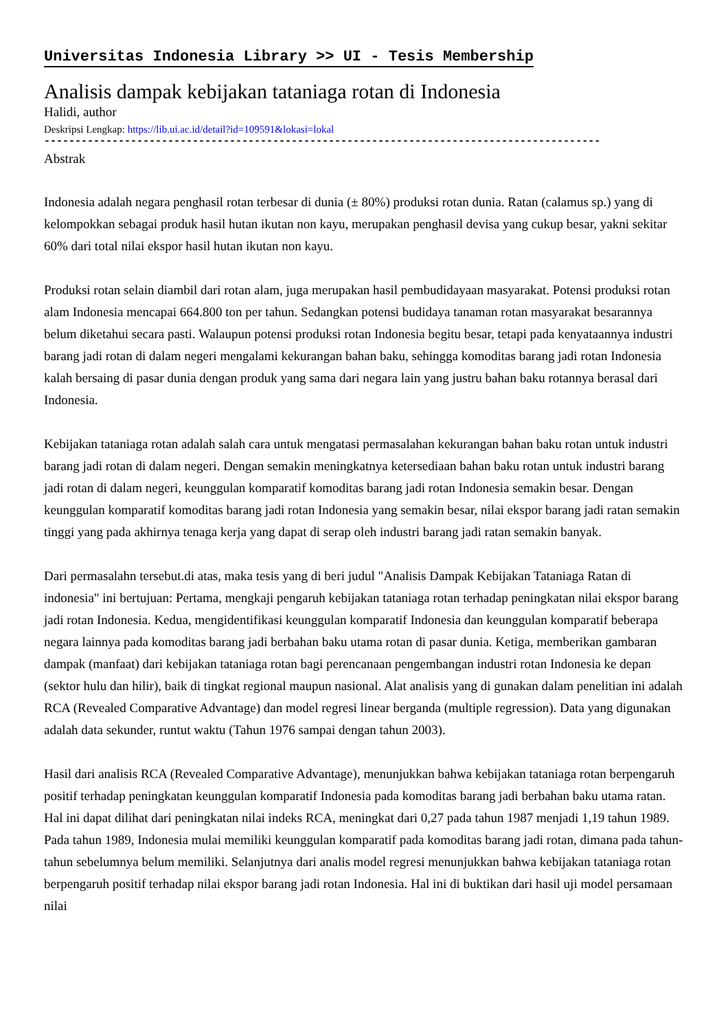Universitas Indonesia Library >> UI - Tesis Membership
Analisis dampak kebijakan tataniaga rotan di Indonesia
Halidi, author
Deskripsi Lengkap: https://lib.ui.ac.id/detail?id=109591&lokasi=lokal
------------------------------------------------------------------------------------------
Abstrak
Indonesia adalah negara penghasil rotan terbesar di dunia (± 80%) produksi rotan dunia. Ratan (calamus sp.) yang di kelompokkan sebagai produk hasil hutan ikutan non kayu, merupakan penghasil devisa yang cukup besar, yakni sekitar 60% dari total nilai ekspor hasil hutan ikutan non kayu.
Produksi rotan selain diambil dari rotan alam, juga merupakan hasil pembudidayaan masyarakat. Potensi produksi rotan alam Indonesia mencapai 664.800 ton per tahun. Sedangkan potensi budidaya tanaman rotan masyarakat besarannya belum diketahui secara pasti. Walaupun potensi produksi rotan Indonesia begitu besar, tetapi pada kenyataannya industri barang jadi rotan di dalam negeri mengalami kekurangan bahan baku, sehingga komoditas barang jadi rotan Indonesia kalah bersaing di pasar dunia dengan produk yang sama dari negara lain yang justru bahan baku rotannya berasal dari Indonesia.
Kebijakan tataniaga rotan adalah salah cara untuk mengatasi permasalahan kekurangan bahan baku rotan untuk industri barang jadi rotan di dalam negeri. Dengan semakin meningkatnya ketersediaan bahan baku rotan untuk industri barang jadi rotan di dalam negeri, keunggulan komparatif komoditas barang jadi rotan Indonesia semakin besar. Dengan keunggulan komparatif komoditas barang jadi rotan Indonesia yang semakin besar, nilai ekspor barang jadi ratan semakin tinggi yang pada akhirnya tenaga kerja yang dapat di serap oleh industri barang jadi ratan semakin banyak.
Dari permasalahn tersebut.di atas, maka tesis yang di beri judul "Analisis Dampak Kebijakan Tataniaga Ratan di indonesia" ini bertujuan: Pertama, mengkaji pengaruh kebijakan tataniaga rotan terhadap peningkatan nilai ekspor barang jadi rotan Indonesia. Kedua, mengidentifikasi keunggulan komparatif Indonesia dan keunggulan komparatif beberapa negara lainnya pada komoditas barang jadi berbahan baku utama rotan di pasar dunia. Ketiga, memberikan gambaran dampak (manfaat) dari kebijakan tataniaga rotan bagi perencanaan pengembangan industri rotan Indonesia ke depan (sektor hulu dan hilir), baik di tingkat regional maupun nasional. Alat analisis yang di gunakan dalam penelitian ini adalah RCA (Revealed Comparative Advantage) dan model regresi linear berganda (multiple regression). Data yang digunakan adalah data sekunder, runtut waktu (Tahun 1976 sampai dengan tahun 2003).
Hasil dari analisis RCA (Revealed Comparative Advantage), menunjukkan bahwa kebijakan tataniaga rotan berpengaruh positif terhadap peningkatan keunggulan komparatif Indonesia pada komoditas barang jadi berbahan baku utama ratan. Hal ini dapat dilihat dari peningkatan nilai indeks RCA, meningkat dari 0,27 pada tahun 1987 menjadi 1,19 tahun 1989. Pada tahun 1989, Indonesia mulai memiliki keunggulan komparatif pada komoditas barang jadi rotan, dimana pada tahun-tahun sebelumnya belum memiliki. Selanjutnya dari analis model regresi menunjukkan bahwa kebijakan tataniaga rotan berpengaruh positif terhadap nilai ekspor barang jadi rotan Indonesia. Hal ini di buktikan dari hasil uji model persamaan nilai